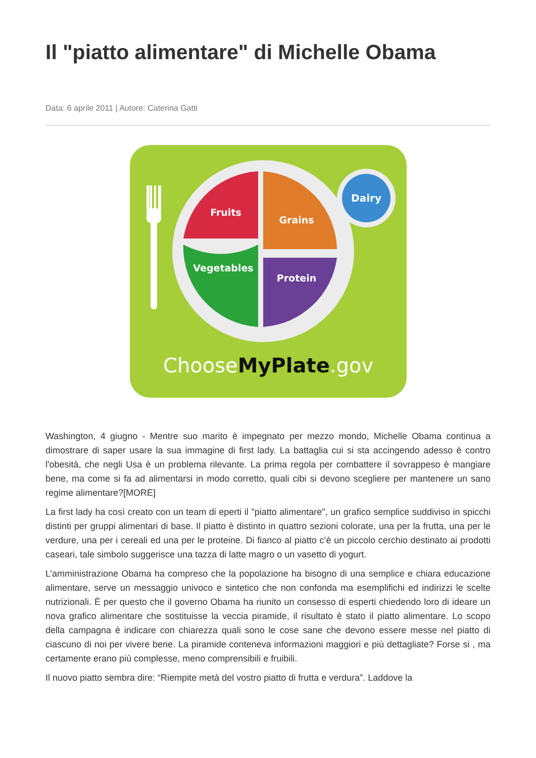Il "piatto alimentare" di Michelle Obama
Data: 6 aprile 2011 | Autore: Caterina Gatti
Dairy
Fruits
Grains
Vegetables
Protein
ChooseMyPlate.gov
Washington, 4 giugno - Mentre suo marito è impegnato per mezzo mondo, Michelle Obama continua a dimostrare di saper usare la sua immagine di first lady. La battaglia cui si sta accingendo adesso è contro l'obesità, che negli Usa è un problema rilevante. La prima regola per combattere il sovrappeso è mangiare bene, ma come si fa ad alimentarsi in modo corretto, quali cibi si devono scegliere per mantenere un sano regime alimentare?[MORE]
La first lady ha così creato con un team di eperti il "piatto alimentare", un grafico semplice suddiviso in spicchi distinti per gruppi alimentari di base. Il piatto è distinto in quattro sezioni colorate, una per la frutta, una per le verdure, una per i cereali ed una per le proteine. Di fianco al piatto c’è un piccolo cerchio destinato ai prodotti caseari, tale simbolo suggerisce una tazza di latte magro o un vasetto di yogurt.
L’amministrazione Obama ha compreso che la popolazione ha bisogno di una semplice e chiara educazione alimentare, serve un messaggio univoco e sintetico che non confonda ma esemplifichi ed indirizzi le scelte nutrizionali. È per questo che il governo Obama ha riunito un consesso di esperti chiedendo loro di ideare un nova grafico alimentare che sostituisse la veccia piramide, il risultato è stato il piatto alimentare. Lo scopo della campagna è indicare con chiarezza quali sono le cose sane che devono essere messe nel piatto di ciascuno di noi per vivere bene. La piramide conteneva informazioni maggiori e più dettagliate? Forse si , ma certamente erano più complesse, meno comprensibili e fruibili.
Il nuovo piatto sembra dire: “Riempite metà del vostro piatto di frutta e verdura”. Laddove la